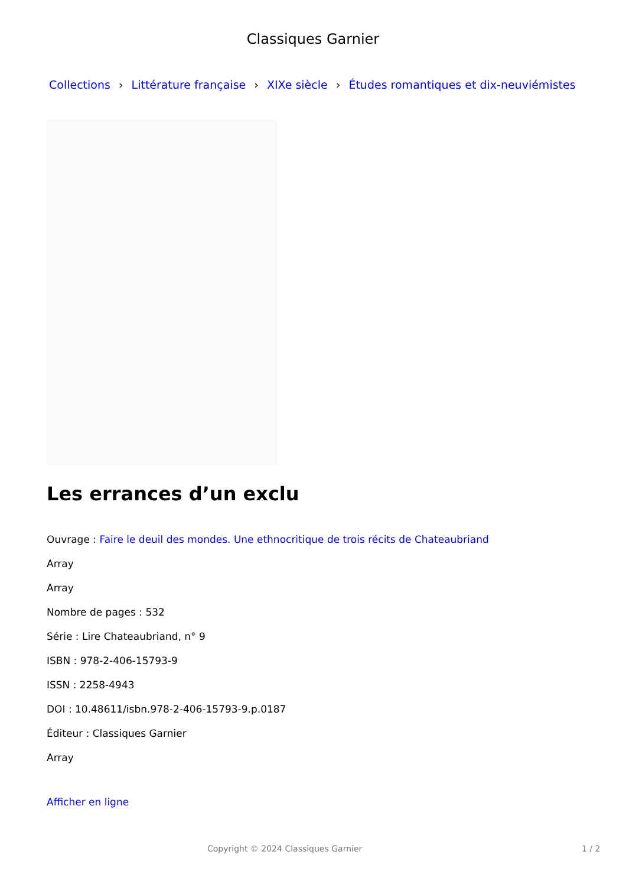Classiques Garnier
Collections › Littérature française › XIXe siècle › Études romantiques et dix-neuviémistes
Les errances d’un exclu
Ouvrage : Faire le deuil des mondes. Une ethnocritique de trois récits de Chateaubriand
Array
Array
Nombre de pages : 532
Série : Lire Chateaubriand, n° 9
ISBN : 978-2-406-15793-9
ISSN : 2258-4943
DOI : 10.48611/isbn.978-2-406-15793-9.p.0187
Éditeur : Classiques Garnier
Array
Afficher en ligne
Copyright © 2024 Classiques Garnier 1 / 2